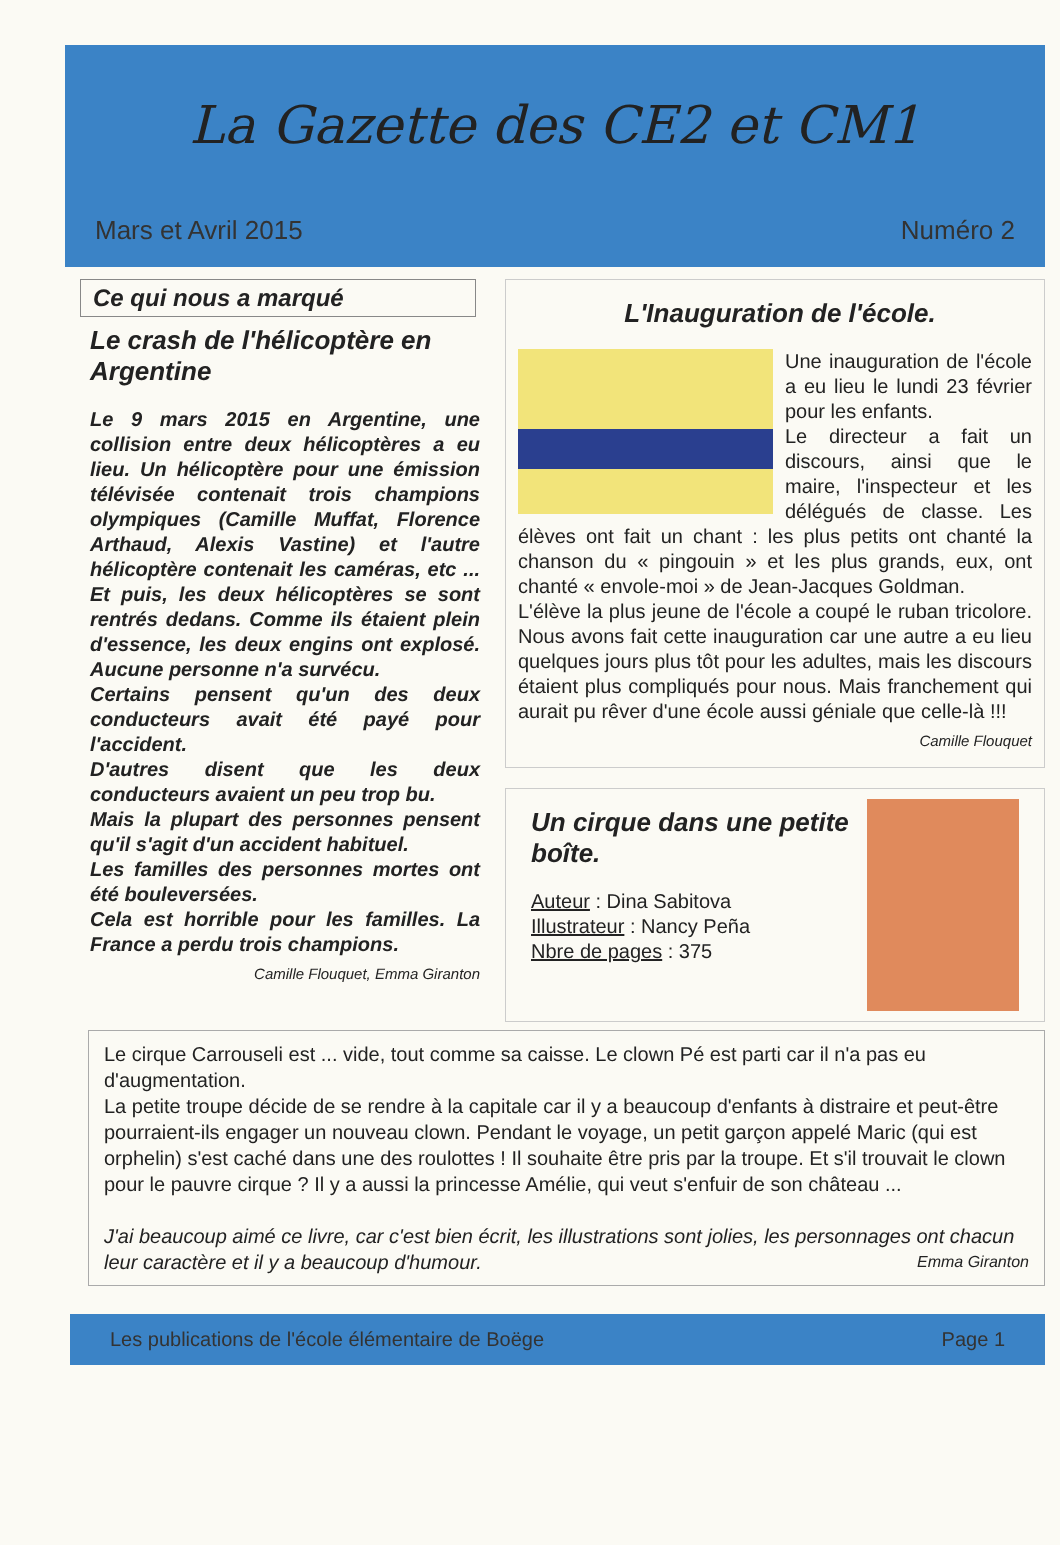La Gazette des CE2 et CM1
Mars et Avril 2015 Numéro 2
Ce qui nous a marqué
Le crash de l'hélicoptère en Argentine
Le 9 mars 2015 en Argentine, une collision entre deux hélicoptères a eu lieu. Un hélicoptère pour une émission télévisée contenait trois champions olympiques (Camille Muffat, Florence Arthaud, Alexis Vastine) et l'autre hélicoptère contenait les caméras, etc ... Et puis, les deux hélicoptères se sont rentrés dedans. Comme ils étaient plein d'essence, les deux engins ont explosé. Aucune personne n'a survécu.
Certains pensent qu'un des deux conducteurs avait été payé pour l'accident.
D'autres disent que les deux conducteurs avaient un peu trop bu.
Mais la plupart des personnes pensent qu'il s'agit d'un accident habituel.
Les familles des personnes mortes ont été bouleversées.
Cela est horrible pour les familles. La France a perdu trois champions.
Camille Flouquet, Emma Giranton
L'Inauguration de l'école.
Une inauguration de l'école a eu lieu le lundi 23 février pour les enfants.
Le directeur a fait un discours, ainsi que le maire, l'inspecteur et les délégués de classe. Les élèves ont fait un chant : les plus petits ont chanté la chanson du « pingouin » et les plus grands, eux, ont chanté « envole-moi » de Jean-Jacques Goldman.
L'élève la plus jeune de l'école a coupé le ruban tricolore. Nous avons fait cette inauguration car une autre a eu lieu quelques jours plus tôt pour les adultes, mais les discours étaient plus compliqués pour nous. Mais franchement qui aurait pu rêver d'une école aussi géniale que celle-là !!!
Camille Flouquet
Un cirque dans une petite boîte.
Auteur : Dina Sabitova
Illustrateur : Nancy Peña
Nbre de pages : 375
Le cirque Carrouseli est ... vide, tout comme sa caisse. Le clown Pé est parti car il n'a pas eu d'augmentation.
La petite troupe décide de se rendre à la capitale car il y a beaucoup d'enfants à distraire et peut-être pourraient-ils engager un nouveau clown. Pendant le voyage, un petit garçon appelé Maric (qui est orphelin) s'est caché dans une des roulottes ! Il souhaite être pris par la troupe. Et s'il trouvait le clown pour le pauvre cirque ? Il y a aussi la princesse Amélie, qui veut s'enfuir de son château ...
J'ai beaucoup aimé ce livre, car c'est bien écrit, les illustrations sont jolies, les personnages ont chacun leur caractère et il y a beaucoup d'humour. Emma Giranton
Les publications de l'école élémentaire de Boëge Page 1